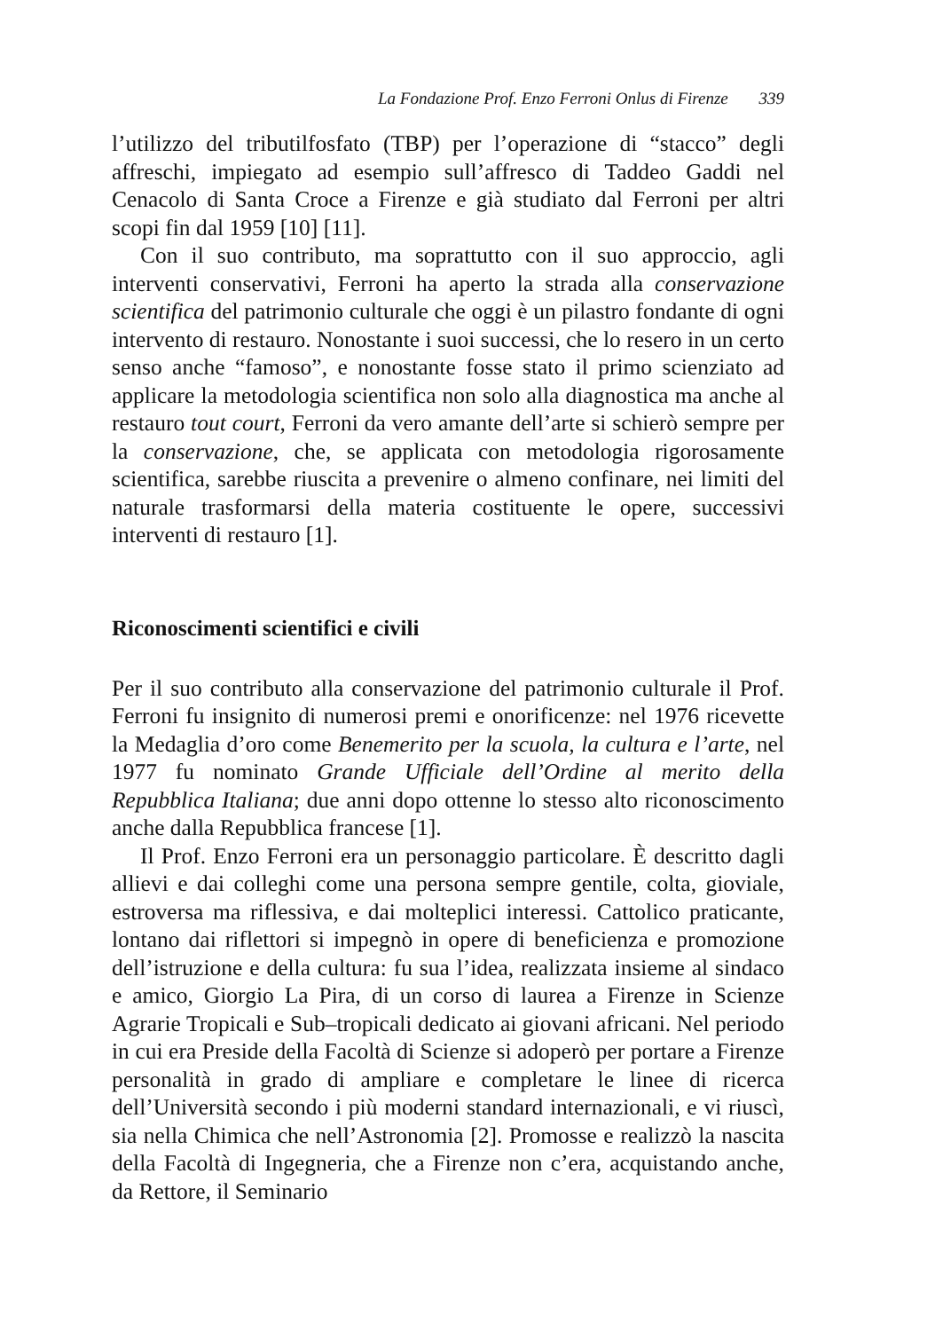La Fondazione Prof. Enzo Ferroni Onlus di Firenze 339
l’utilizzo del tributilfosfato (TBP) per l’operazione di “stacco” degli affreschi, impiegato ad esempio sull’affresco di Taddeo Gaddi nel Cenacolo di Santa Croce a Firenze e già studiato dal Ferroni per altri scopi fin dal 1959 [10] [11].
Con il suo contributo, ma soprattutto con il suo approccio, agli interventi conservativi, Ferroni ha aperto la strada alla conservazione scientifica del patrimonio culturale che oggi è un pilastro fondante di ogni intervento di restauro. Nonostante i suoi successi, che lo resero in un certo senso anche “famoso”, e nonostante fosse stato il primo scienziato ad applicare la metodologia scientifica non solo alla diagnostica ma anche al restauro tout court, Ferroni da vero amante dell’arte si schierò sempre per la conservazione, che, se applicata con metodologia rigorosamente scientifica, sarebbe riuscita a prevenire o almeno confinare, nei limiti del naturale trasformarsi della materia costituente le opere, successivi interventi di restauro [1].
Riconoscimenti scientifici e civili
Per il suo contributo alla conservazione del patrimonio culturale il Prof. Ferroni fu insignito di numerosi premi e onorificenze: nel 1976 ricevette la Medaglia d’oro come Benemerito per la scuola, la cultura e l’arte, nel 1977 fu nominato Grande Ufficiale dell’Ordine al merito della Repubblica Italiana; due anni dopo ottenne lo stesso alto riconoscimento anche dalla Repubblica francese [1].
Il Prof. Enzo Ferroni era un personaggio particolare. È descritto dagli allievi e dai colleghi come una persona sempre gentile, colta, gioviale, estroversa ma riflessiva, e dai molteplici interessi. Cattolico praticante, lontano dai riflettori si impegnò in opere di beneficienza e promozione dell’istruzione e della cultura: fu sua l’idea, realizzata insieme al sindaco e amico, Giorgio La Pira, di un corso di laurea a Firenze in Scienze Agrarie Tropicali e Sub–tropicali dedicato ai giovani africani. Nel periodo in cui era Preside della Facoltà di Scienze si adoperò per portare a Firenze personalità in grado di ampliare e completare le linee di ricerca dell’Università secondo i più moderni standard internazionali, e vi riuscì, sia nella Chimica che nell’Astronomia [2]. Promosse e realizzò la nascita della Facoltà di Ingegneria, che a Firenze non c’era, acquistando anche, da Rettore, il Seminario